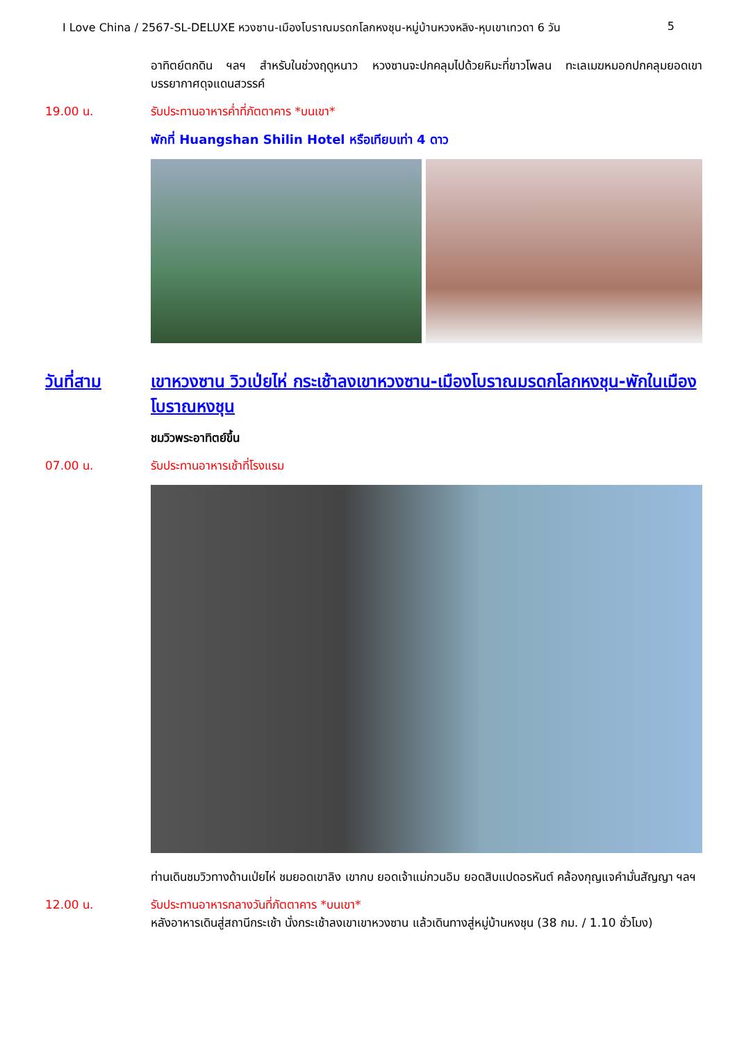I Love China / 2567-SL-DELUXE หวงซาน-เมืองโบราณมรดกโลกหงชุน-หมู่บ้านหวงหลิง-หุบเขาเทวดา 6 วัน 5
อาทิตย์ตกดิน ฯลฯ สำหรับในช่วงฤดูหนาว หวงซานจะปกคลุมไปด้วยหิมะที่ขาวโพลน ทะเลเมฆหมอกปกคลุมยอดเขา บรรยากาศดุจแดนสวรรค์
19.00 น. รับประทานอาหารค่ำที่ภัตตาคาร *บนเขา*
พักที่ Huangshan Shilin Hotel หรือเทียบเท่า 4 ดาว
วันที่สาม เขาหวงซาน วิวเป่ยไห่ กระเช้าลงเขาหวงซาน-เมืองโบราณมรดกโลกหงชุน-พักในเมืองโบราณหงชุน
ชมวิวพระอาทิตย์ขึ้น
07.00 น. รับประทานอาหารเช้าที่โรงแรม
ท่านเดินชมวิวทางด้านเป่ยไห่ ชมยอดเขาลิง เขากบ ยอดเจ้าแม่กวนอิม ยอดสิบแปดอรหันต์ คล้องกุญแจคำมั่นสัญญา ฯลฯ
12.00 น. รับประทานอาหารกลางวันที่ภัตตาคาร *บนเขา*
หลังอาหารเดินสู่สถานีกระเช้า นั่งกระเช้าลงเขาเขาหวงซาน แล้วเดินทางสู่หมู่บ้านหงชุน (38 กม. / 1.10 ชั่วโมง)